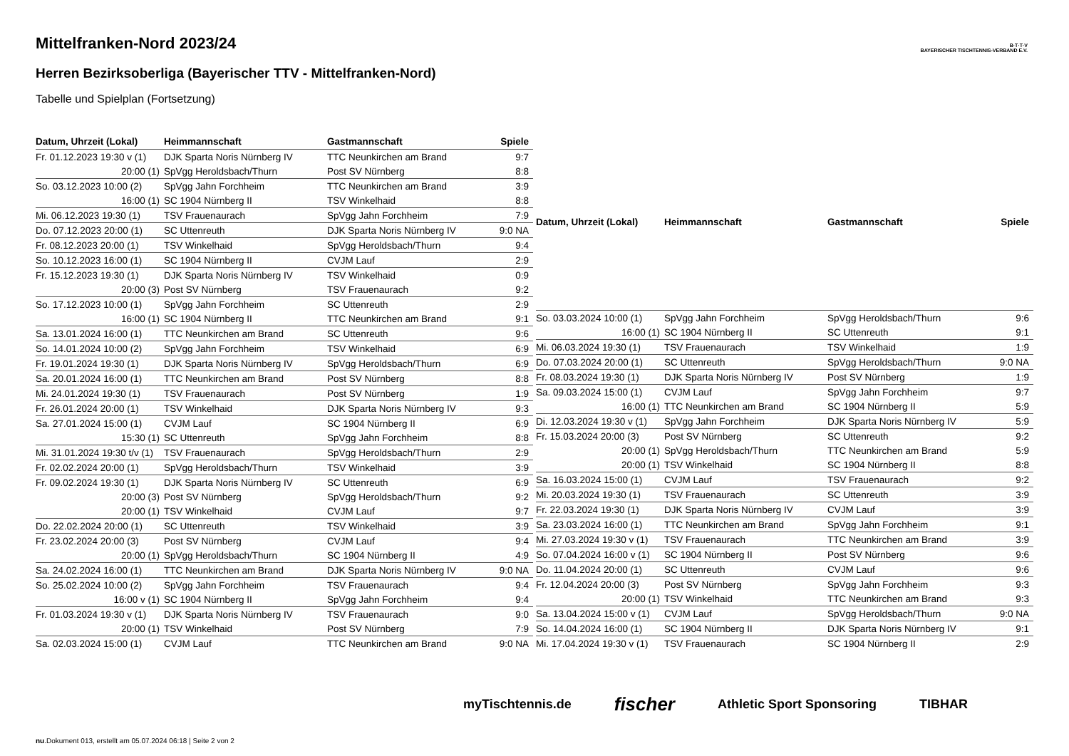B·T·T·V
BAYERISCHER TISCHTENNIS-VERBAND E.V.
Mittelfranken-Nord 2023/24
Herren Bezirksoberliga (Bayerischer TTV - Mittelfranken-Nord)
Tabelle und Spielplan (Fortsetzung)
| Datum, Uhrzeit (Lokal) | Heimmannschaft | Gastmannschaft | Spiele |
| --- | --- | --- | --- |
| Fr. 01.12.2023 19:30 v (1) | DJK Sparta Noris Nürnberg IV | TTC Neunkirchen am Brand | 9:7 |
| 20:00 (1) | SpVgg Heroldsbach/Thurn | Post SV Nürnberg | 8:8 |
| So. 03.12.2023 10:00 (2) | SpVgg Jahn Forchheim | TTC Neunkirchen am Brand | 3:9 |
| 16:00 (1) | SC 1904 Nürnberg II | TSV Winkelhaid | 8:8 |
| Mi. 06.12.2023 19:30 (1) | TSV Frauenaurach | SpVgg Jahn Forchheim | 7:9 |
| Do. 07.12.2023 20:00 (1) | SC Uttenreuth | DJK Sparta Noris Nürnberg IV | 9:0 NA |
| Fr. 08.12.2023 20:00 (1) | TSV Winkelhaid | SpVgg Heroldsbach/Thurn | 9:4 |
| So. 10.12.2023 16:00 (1) | SC 1904 Nürnberg II | CVJM Lauf | 2:9 |
| Fr. 15.12.2023 19:30 (1) | DJK Sparta Noris Nürnberg IV | TSV Winkelhaid | 0:9 |
| 20:00 (3) | Post SV Nürnberg | TSV Frauenaurach | 9:2 |
| So. 17.12.2023 10:00 (1) | SpVgg Jahn Forchheim | SC Uttenreuth | 2:9 |
| 16:00 (1) | SC 1904 Nürnberg II | TTC Neunkirchen am Brand | 9:1 |
| Sa. 13.01.2024 16:00 (1) | TTC Neunkirchen am Brand | SC Uttenreuth | 9:6 |
| So. 14.01.2024 10:00 (2) | SpVgg Jahn Forchheim | TSV Winkelhaid | 6:9 |
| Fr. 19.01.2024 19:30 (1) | DJK Sparta Noris Nürnberg IV | SpVgg Heroldsbach/Thurn | 6:9 |
| Sa. 20.01.2024 16:00 (1) | TTC Neunkirchen am Brand | Post SV Nürnberg | 8:8 |
| Mi. 24.01.2024 19:30 (1) | TSV Frauenaurach | Post SV Nürnberg | 1:9 |
| Fr. 26.01.2024 20:00 (1) | TSV Winkelhaid | DJK Sparta Noris Nürnberg IV | 9:3 |
| Sa. 27.01.2024 15:00 (1) | CVJM Lauf | SC 1904 Nürnberg II | 6:9 |
| 15:30 (1) | SC Uttenreuth | SpVgg Jahn Forchheim | 8:8 |
| Mi. 31.01.2024 19:30 t/v (1) | TSV Frauenaurach | SpVgg Heroldsbach/Thurn | 2:9 |
| Fr. 02.02.2024 20:00 (1) | SpVgg Heroldsbach/Thurn | TSV Winkelhaid | 3:9 |
| Fr. 09.02.2024 19:30 (1) | DJK Sparta Noris Nürnberg IV | SC Uttenreuth | 6:9 |
| 20:00 (3) | Post SV Nürnberg | SpVgg Heroldsbach/Thurn | 9:2 |
| 20:00 (1) | TSV Winkelhaid | CVJM Lauf | 9:7 |
| Do. 22.02.2024 20:00 (1) | SC Uttenreuth | TSV Winkelhaid | 3:9 |
| Fr. 23.02.2024 20:00 (3) | Post SV Nürnberg | CVJM Lauf | 9:4 |
| 20:00 (1) | SpVgg Heroldsbach/Thurn | SC 1904 Nürnberg II | 4:9 |
| Sa. 24.02.2024 16:00 (1) | TTC Neunkirchen am Brand | DJK Sparta Noris Nürnberg IV | 9:0 NA |
| So. 25.02.2024 10:00 (2) | SpVgg Jahn Forchheim | TSV Frauenaurach | 9:4 |
| 16:00 v (1) | SC 1904 Nürnberg II | SpVgg Jahn Forchheim | 9:4 |
| Fr. 01.03.2024 19:30 v (1) | DJK Sparta Noris Nürnberg IV | TSV Frauenaurach | 9:0 |
| 20:00 (1) | TSV Winkelhaid | Post SV Nürnberg | 7:9 |
| Sa. 02.03.2024 15:00 (1) | CVJM Lauf | TTC Neunkirchen am Brand | 9:0 NA |
| Datum, Uhrzeit (Lokal) | Heimmannschaft | Gastmannschaft | Spiele |
| --- | --- | --- | --- |
| So. 03.03.2024 10:00 (1) | SpVgg Jahn Forchheim | SpVgg Heroldsbach/Thurn | 9:6 |
| 16:00 (1) | SC 1904 Nürnberg II | SC Uttenreuth | 9:1 |
| Mi. 06.03.2024 19:30 (1) | TSV Frauenaurach | TSV Winkelhaid | 1:9 |
| Do. 07.03.2024 20:00 (1) | SC Uttenreuth | SpVgg Heroldsbach/Thurn | 9:0 NA |
| Fr. 08.03.2024 19:30 (1) | DJK Sparta Noris Nürnberg IV | Post SV Nürnberg | 1:9 |
| Sa. 09.03.2024 15:00 (1) | CVJM Lauf | SpVgg Jahn Forchheim | 9:7 |
| 16:00 (1) | TTC Neunkirchen am Brand | SC 1904 Nürnberg II | 5:9 |
| Di. 12.03.2024 19:30 v (1) | SpVgg Jahn Forchheim | DJK Sparta Noris Nürnberg IV | 5:9 |
| Fr. 15.03.2024 20:00 (3) | Post SV Nürnberg | SC Uttenreuth | 9:2 |
| 20:00 (1) | SpVgg Heroldsbach/Thurn | TTC Neunkirchen am Brand | 5:9 |
| 20:00 (1) | TSV Winkelhaid | SC 1904 Nürnberg II | 8:8 |
| Sa. 16.03.2024 15:00 (1) | CVJM Lauf | TSV Frauenaurach | 9:2 |
| Mi. 20.03.2024 19:30 (1) | TSV Frauenaurach | SC Uttenreuth | 3:9 |
| Fr. 22.03.2024 19:30 (1) | DJK Sparta Noris Nürnberg IV | CVJM Lauf | 3:9 |
| Sa. 23.03.2024 16:00 (1) | TTC Neunkirchen am Brand | SpVgg Jahn Forchheim | 9:1 |
| Mi. 27.03.2024 19:30 v (1) | TSV Frauenaurach | TTC Neunkirchen am Brand | 3:9 |
| So. 07.04.2024 16:00 v (1) | SC 1904 Nürnberg II | Post SV Nürnberg | 9:6 |
| Do. 11.04.2024 20:00 (1) | SC Uttenreuth | CVJM Lauf | 9:6 |
| Fr. 12.04.2024 20:00 (3) | Post SV Nürnberg | SpVgg Jahn Forchheim | 9:3 |
| 20:00 (1) | TSV Winkelhaid | TTC Neunkirchen am Brand | 9:3 |
| Sa. 13.04.2024 15:00 v (1) | CVJM Lauf | SpVgg Heroldsbach/Thurn | 9:0 NA |
| So. 14.04.2024 16:00 (1) | SC 1904 Nürnberg II | DJK Sparta Noris Nürnberg IV | 9:1 |
| Mi. 17.04.2024 19:30 v (1) | TSV Frauenaurach | SC 1904 Nürnberg II | 2:9 |
myTischtennis.de fischer Athletic Sport Sponsoring TIBHAR
nu.Dokument 013, erstellt am 05.07.2024 06:18 | Seite 2 von 2